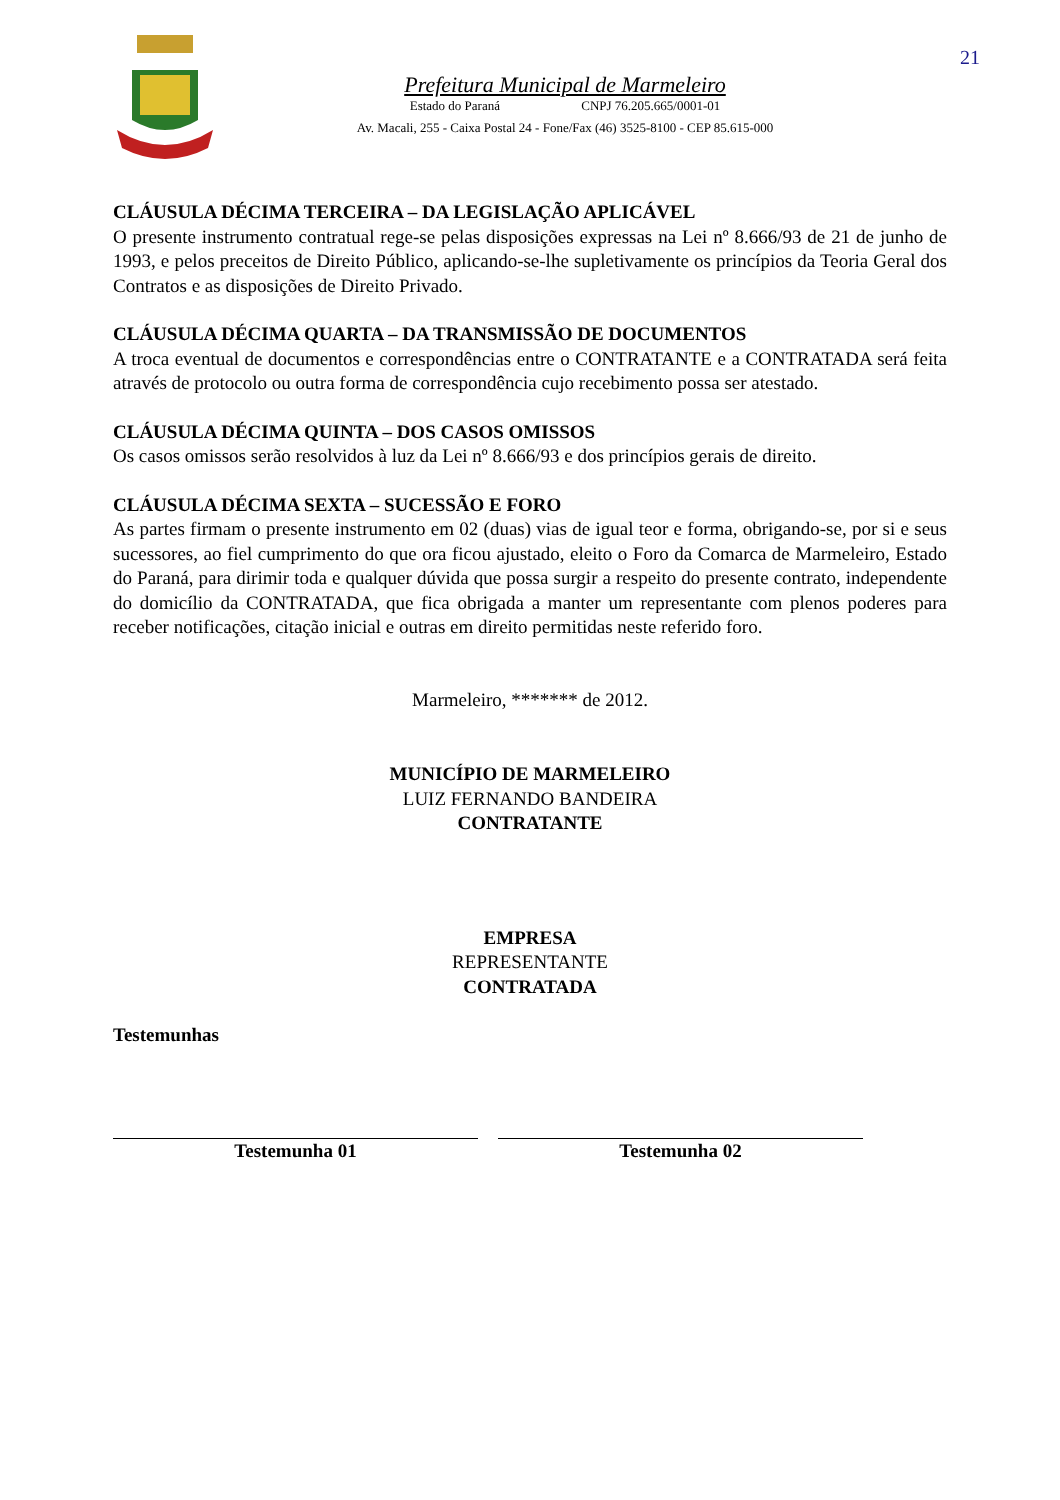21
Prefeitura Municipal de Marmeleiro
Estado do Paraná CNPJ 76.205.665/0001-01
Av. Macali, 255 - Caixa Postal 24 - Fone/Fax (46) 3525-8100 - CEP 85.615-000
CLÁUSULA DÉCIMA TERCEIRA – DA LEGISLAÇÃO APLICÁVEL
O presente instrumento contratual rege-se pelas disposições expressas na Lei nº 8.666/93 de 21 de junho de 1993, e pelos preceitos de Direito Público, aplicando-se-lhe supletivamente os princípios da Teoria Geral dos Contratos e as disposições de Direito Privado.
CLÁUSULA DÉCIMA QUARTA – DA TRANSMISSÃO DE DOCUMENTOS
A troca eventual de documentos e correspondências entre o CONTRATANTE e a CONTRATADA será feita através de protocolo ou outra forma de correspondência cujo recebimento possa ser atestado.
CLÁUSULA DÉCIMA QUINTA – DOS CASOS OMISSOS
Os casos omissos serão resolvidos à luz da Lei nº 8.666/93 e dos princípios gerais de direito.
CLÁUSULA DÉCIMA SEXTA – SUCESSÃO E FORO
As partes firmam o presente instrumento em 02 (duas) vias de igual teor e forma, obrigando-se, por si e seus sucessores, ao fiel cumprimento do que ora ficou ajustado, eleito o Foro da Comarca de Marmeleiro, Estado do Paraná, para dirimir toda e qualquer dúvida que possa surgir a respeito do presente contrato, independente do domicílio da CONTRATADA, que fica obrigada a manter um representante com plenos poderes para receber notificações, citação inicial e outras em direito permitidas neste referido foro.
Marmeleiro, ******* de 2012.
MUNICÍPIO DE MARMELEIRO
LUIZ FERNANDO BANDEIRA
CONTRATANTE
EMPRESA
REPRESENTANTE
CONTRATADA
Testemunhas
Testemunha 01 Testemunha 02